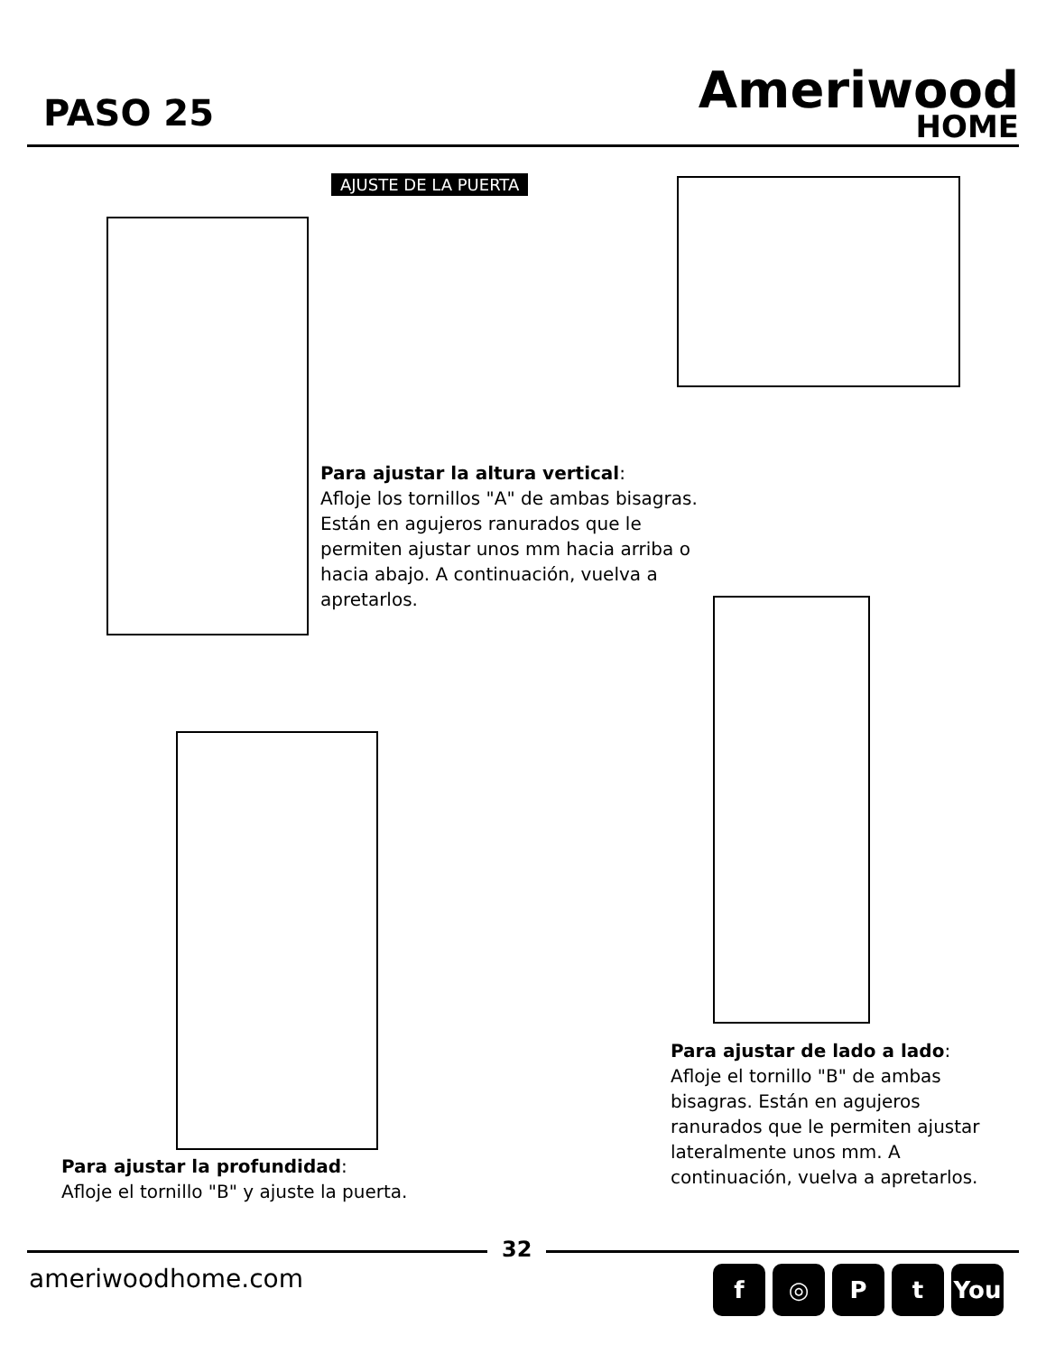PASO 25
Ameriwood
HOME
AJUSTE DE LA PUERTA
Para ajustar la altura vertical:
Afloje los tornillos "A" de ambas bisagras. Están en agujeros ranurados que le permiten ajustar unos mm hacia arriba o hacia abajo. A continuación, vuelva a apretarlos.
Para ajustar la profundidad:
Afloje el tornillo "B" y ajuste la puerta.
Para ajustar de lado a lado:
Afloje el tornillo "B" de ambas bisagras. Están en agujeros ranurados que le permiten ajustar lateralmente unos mm. A continuación, vuelva a apretarlos.
32
ameriwoodhome.com f ◎ Pt You